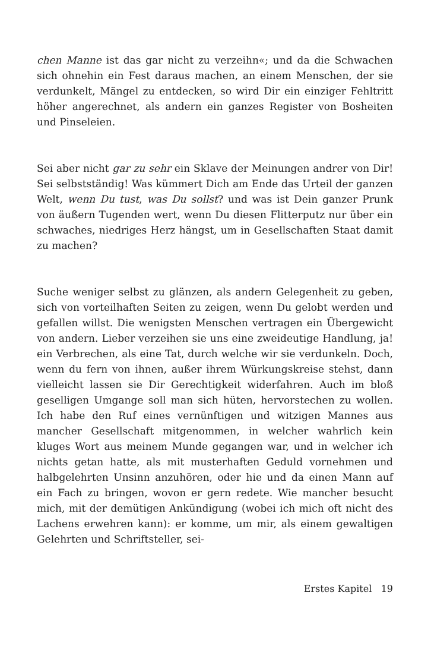chen Manne ist das gar nicht zu verzeihn«; und da die Schwachen sich ohnehin ein Fest daraus machen, an einem Menschen, der sie verdunkelt, Mängel zu entdecken, so wird Dir ein einziger Fehltritt höher angerechnet, als andern ein ganzes Register von Bosheiten und Pinseleien.
Sei aber nicht gar zu sehr ein Sklave der Meinungen andrer von Dir! Sei selbstständig! Was kümmert Dich am Ende das Urteil der ganzen Welt, wenn Du tust, was Du sollst? und was ist Dein ganzer Prunk von äußern Tugenden wert, wenn Du diesen Flitterputz nur über ein schwaches, niedriges Herz hängst, um in Gesellschaften Staat damit zu machen?
Suche weniger selbst zu glänzen, als andern Gelegenheit zu geben, sich von vorteilhaften Seiten zu zeigen, wenn Du gelobt werden und gefallen willst. Die wenigsten Menschen vertragen ein Übergewicht von andern. Lieber verzeihen sie uns eine zweideutige Handlung, ja! ein Verbrechen, als eine Tat, durch welche wir sie verdunkeln. Doch, wenn du fern von ihnen, außer ihrem Würkungskreise stehst, dann vielleicht lassen sie Dir Gerechtigkeit widerfahren. Auch im bloß geselligen Umgange soll man sich hüten, hervorstechen zu wollen. Ich habe den Ruf eines vernünftigen und witzigen Mannes aus mancher Gesellschaft mitgenommen, in welcher wahrlich kein kluges Wort aus meinem Munde gegangen war, und in welcher ich nichts getan hatte, als mit musterhaften Geduld vornehmen und halbgelehrten Unsinn anzuhören, oder hie und da einen Mann auf ein Fach zu bringen, wovon er gern redete. Wie mancher besucht mich, mit der demütigen Ankündigung (wobei ich mich oft nicht des Lachens erwehren kann): er komme, um mir, als einem gewaltigen Gelehrten und Schriftsteller, sei-
Erstes Kapitel 19